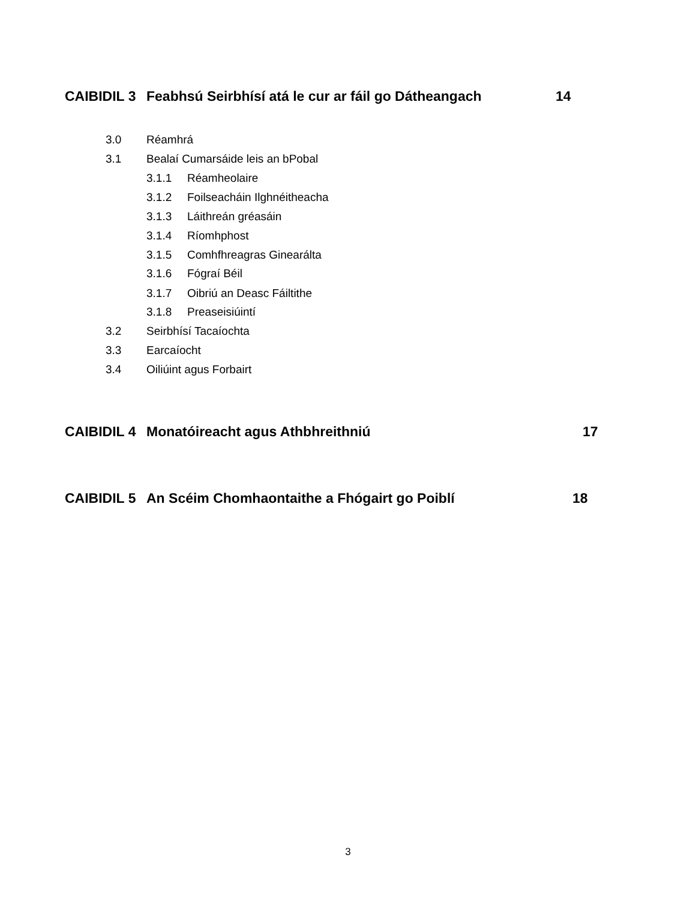CAIBIDIL 3 Feabhsú Seirbhísí atá le cur ar fáil go Dátheangach 14
3.0 Réamhrá
3.1 Bealaí Cumarsáide leis an bPobal
3.1.1 Réamheolaire
3.1.2 Foilseacháin Ilghnéitheacha
3.1.3 Láithreán gréasáin
3.1.4 Ríomhphost
3.1.5 Comhfhreagras Ginearálta
3.1.6 Fógraí Béil
3.1.7 Oibriú an Deasc Fáiltithe
3.1.8 Preaseisiúintí
3.2 Seirbhísí Tacaíochta
3.3 Earcaíocht
3.4 Oiliúint agus Forbairt
CAIBIDIL 4 Monatóireacht agus Athbhreithniú 17
CAIBIDIL 5 An Scéim Chomhaontaithe a Fhógairt go Poiblí 18
3